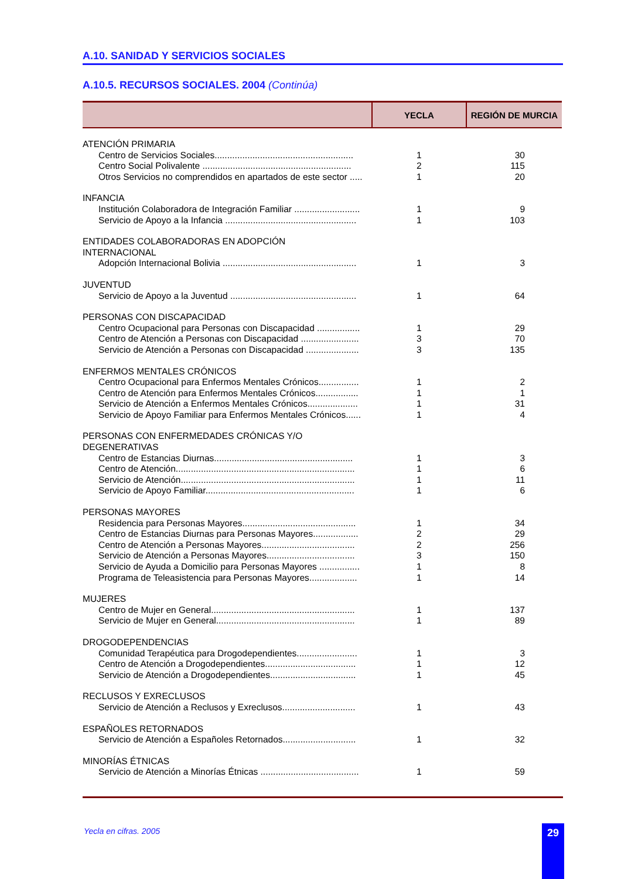A.10. SANIDAD Y SERVICIOS SOCIALES
A.10.5. RECURSOS SOCIALES. 2004 (Continúa)
| | YECLA | REGIÓN DE MURCIA |
| --- | --- | --- |
| ATENCIÓN PRIMARIA | | |
| Centro de Servicios Sociales....................................................... | 1 | 30 |
| Centro Social Polivalente ........................................................... | 2 | 115 |
| Otros Servicios no comprendidos en apartados de este sector ..... | 1 | 20 |
| INFANCIA | | |
| Institución Colaboradora de Integración Familiar .......................... | 1 | 9 |
| Servicio de Apoyo a la Infancia .................................................... | 1 | 103 |
| ENTIDADES COLABORADORAS EN ADOPCIÓN INTERNACIONAL | | |
| Adopción Internacional Bolivia ..................................................... | 1 | 3 |
| JUVENTUD | | |
| Servicio de Apoyo a la Juventud .................................................. | 1 | 64 |
| PERSONAS CON DISCAPACIDAD | | |
| Centro Ocupacional para Personas con Discapacidad ................. | 1 | 29 |
| Centro de Atención a Personas con Discapacidad ....................... | 3 | 70 |
| Servicio de Atención a Personas con Discapacidad ..................... | 3 | 135 |
| ENFERMOS MENTALES CRÓNICOS | | |
| Centro Ocupacional para Enfermos Mentales Crónicos................ | 1 | 2 |
| Centro de Atención para Enfermos Mentales Crónicos................. | 1 | 1 |
| Servicio de Atención a Enfermos Mentales Crónicos.................... | 1 | 31 |
| Servicio de Apoyo Familiar para Enfermos Mentales Crónicos...... | 1 | 4 |
| PERSONAS CON ENFERMEDADES CRÓNICAS Y/O DEGENERATIVAS | | |
| Centro de Estancias Diurnas....................................................... | 1 | 3 |
| Centro de Atención....................................................................... | 1 | 6 |
| Servicio de Atención..................................................................... | 1 | 11 |
| Servicio de Apoyo Familiar........................................................... | 1 | 6 |
| PERSONAS MAYORES | | |
| Residencia para Personas Mayores............................................. | 1 | 34 |
| Centro de Estancias Diurnas para Personas Mayores.................. | 2 | 29 |
| Centro de Atención a Personas Mayores..................................... | 2 | 256 |
| Servicio de Atención a Personas Mayores................................... | 3 | 150 |
| Servicio de Ayuda a Domicilio para Personas Mayores ................ | 1 | 8 |
| Programa de Teleasistencia para Personas Mayores................... | 1 | 14 |
| MUJERES | | |
| Centro de Mujer en General......................................................... | 1 | 137 |
| Servicio de Mujer en General....................................................... | 1 | 89 |
| DROGODEPENDENCIAS | | |
| Comunidad Terapéutica para Drogodependientes........................ | 1 | 3 |
| Centro de Atención a Drogodependientes.................................... | 1 | 12 |
| Servicio de Atención a Drogodependientes.................................. | 1 | 45 |
| RECLUSOS Y EXRECLUSOS | | |
| Servicio de Atención a Reclusos y Exreclusos............................. | 1 | 43 |
| ESPAÑOLES RETORNADOS | | |
| Servicio de Atención a Españoles Retornados............................. | 1 | 32 |
| MINORÍAS ÉTNICAS | | |
| Servicio de Atención a Minorías Étnicas ....................................... | 1 | 59 |
Yecla en cifras. 2005 29